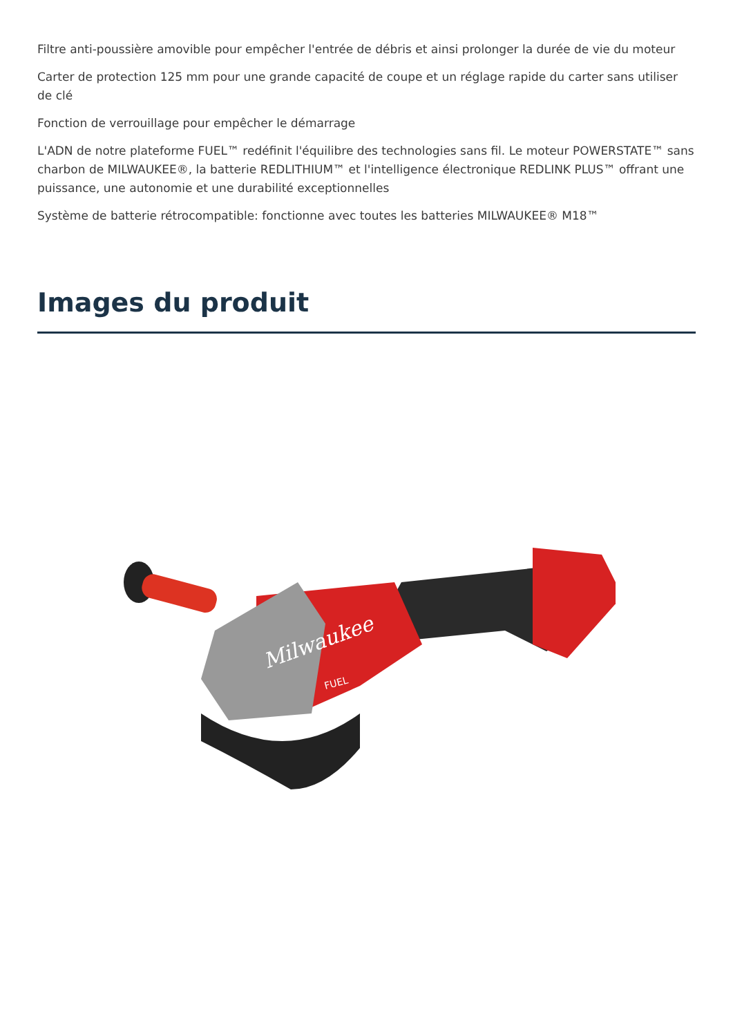Filtre anti-poussière amovible pour empêcher l'entrée de débris et ainsi prolonger la durée de vie du moteur
Carter de protection 125 mm pour une grande capacité de coupe et un réglage rapide du carter sans utiliser de clé
Fonction de verrouillage pour empêcher le démarrage
L'ADN de notre plateforme FUEL™ redéfinit l'équilibre des technologies sans fil. Le moteur POWERSTATE™ sans charbon de MILWAUKEE®, la batterie REDLITHIUM™ et l'intelligence électronique REDLINK PLUS™ offrant une puissance, une autonomie et une durabilité exceptionnelles
Système de batterie rétrocompatible: fonctionne avec toutes les batteries MILWAUKEE® M18™
Images du produit
Milwaukee
FUEL